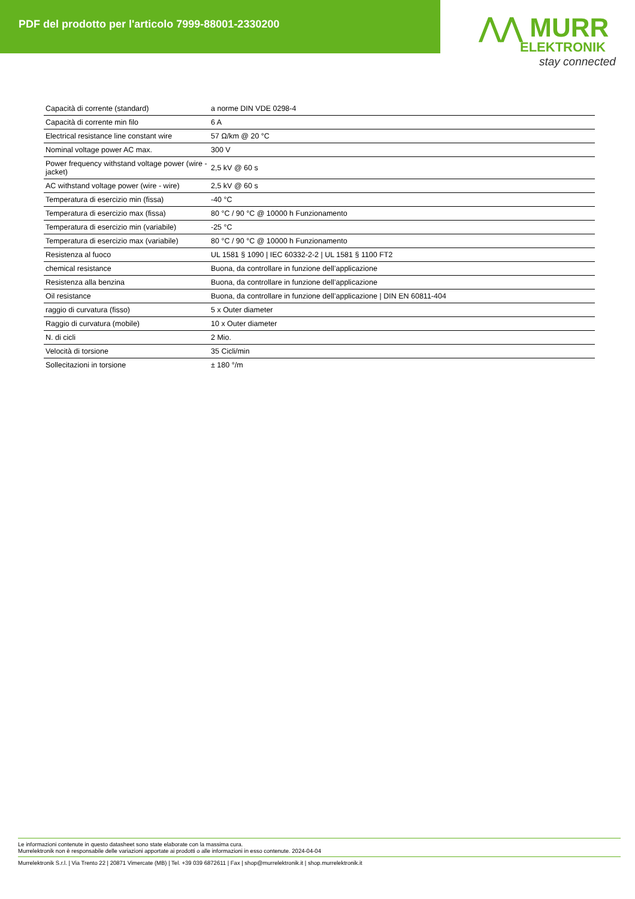PDF del prodotto per l'articolo 7999-88001-2330200
⋀⋀ MURR
ELEKTRONIK
stay connected
| Capacità di corrente (standard) | a norme DIN VDE 0298-4 |
| Capacità di corrente min filo | 6 A |
| Electrical resistance line constant wire | 57 Ω/km @ 20 °C |
| Nominal voltage power AC max. | 300 V |
| Power frequency withstand voltage power (wire - jacket) | 2,5 kV @ 60 s |
| AC withstand voltage power (wire - wire) | 2,5 kV @ 60 s |
| Temperatura di esercizio min (fissa) | -40 °C |
| Temperatura di esercizio max (fissa) | 80 °C / 90 °C @ 10000 h Funzionamento |
| Temperatura di esercizio min (variabile) | -25 °C |
| Temperatura di esercizio max (variabile) | 80 °C / 90 °C @ 10000 h Funzionamento |
| Resistenza al fuoco | UL 1581 § 1090 / IEC 60332-2-2 / UL 1581 § 1100 FT2 |
| chemical resistance | Buona, da controllare in funzione dell’applicazione |
| Resistenza alla benzina | Buona, da controllare in funzione dell’applicazione |
| Oil resistance | Buona, da controllare in funzione dell’applicazione / DIN EN 60811-404 |
| raggio di curvatura (fisso) | 5 x Outer diameter |
| Raggio di curvatura (mobile) | 10 x Outer diameter |
| N. di cicli | 2 Mio. |
| Velocità di torsione | 35 Cicli/min |
| Sollecitazioni in torsione | ± 180 °/m |
Le informazioni contenute in questo datasheet sono state elaborate con la massima cura.
Murrelektronik non è responsabile delle variazioni apportate ai prodotti o alle informazioni in esso contenute. 2024-04-04
Murrelektronik S.r.l. | Via Trento 22 | 20871 Vimercate (MB) | Tel. +39 039 6872611 | Fax | shop@murrelektronik.it | shop.murrelektronik.it